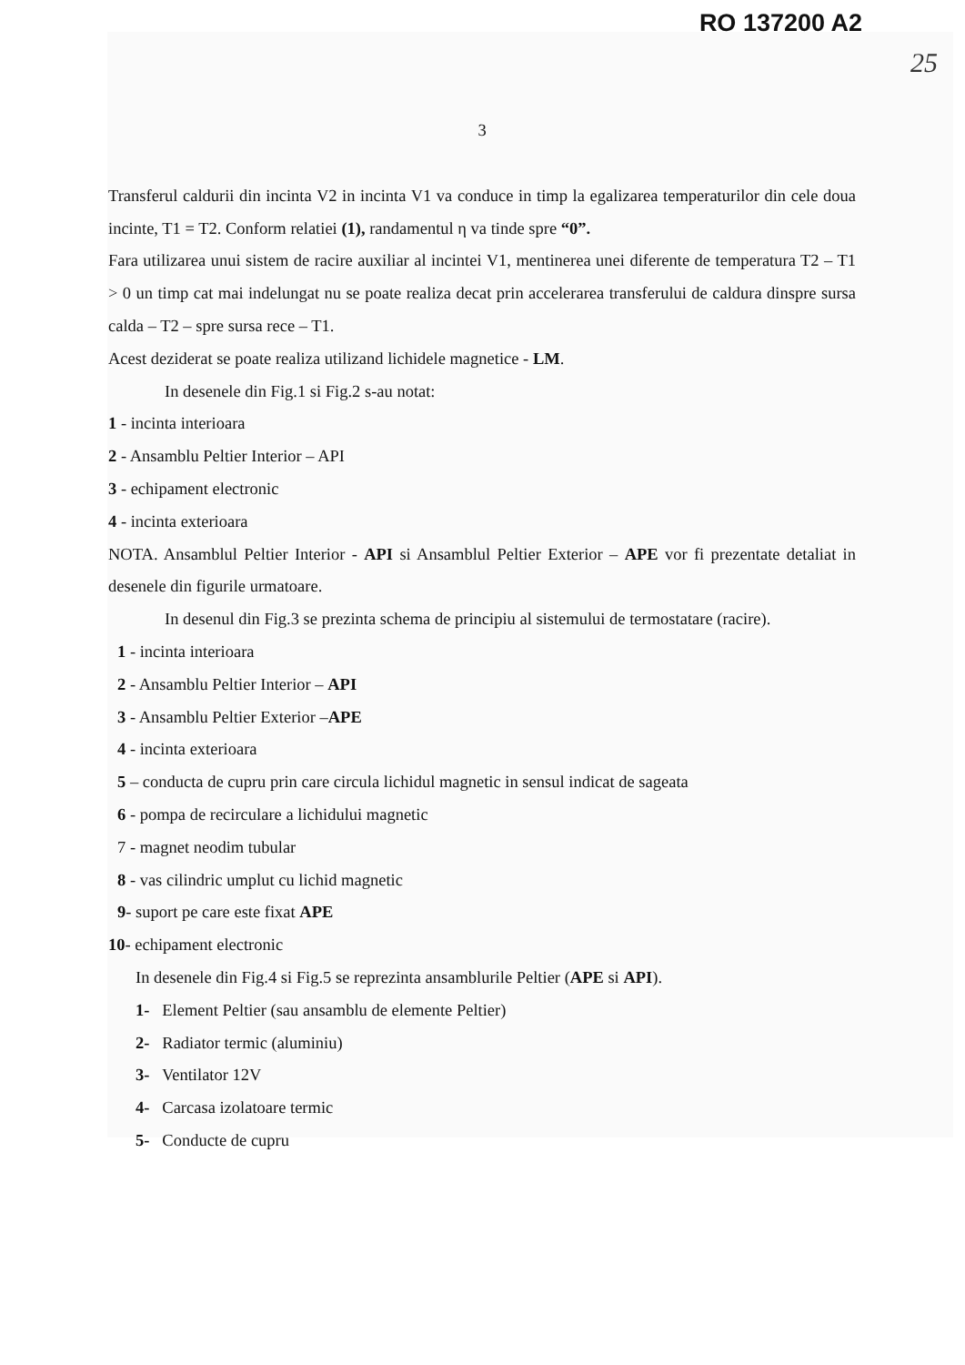RO 137200 A2
25
3
Transferul caldurii din incinta V2 in incinta V1 va conduce in timp la egalizarea temperaturilor din cele doua incinte, T1 = T2. Conform relatiei (1), randamentul η va tinde spre “0”.
Fara utilizarea unui sistem de racire auxiliar al incintei V1, mentinerea unei diferente de temperatura T2 – T1 > 0 un timp cat mai indelungat nu se poate realiza decat prin accelerarea transferului de caldura dinspre sursa calda – T2 – spre sursa rece – T1.
Acest deziderat se poate realiza utilizand lichidele magnetice - LM.
In desenele din Fig.1 si Fig.2 s-au notat:
1 - incinta interioara
2 - Ansamblu Peltier Interior – API
3 - echipament electronic
4 - incinta exterioara
NOTA. Ansamblul Peltier Interior - API si Ansamblul Peltier Exterior – APE vor fi prezentate detaliat in desenele din figurile urmatoare.
In desenul din Fig.3 se prezinta schema de principiu al sistemului de termostatare (racire).
1 - incinta interioara
2 - Ansamblu Peltier Interior – API
3 - Ansamblu Peltier Exterior –APE
4 - incinta exterioara
5 – conducta de cupru prin care circula lichidul magnetic in sensul indicat de sageata
6 - pompa de recirculare a lichidului magnetic
7 - magnet neodim tubular
8 - vas cilindric umplut cu lichid magnetic
9- suport pe care este fixat APE
10- echipament electronic
In desenele din Fig.4 si Fig.5 se reprezinta ansamblurile Peltier (APE si API).
1- Element Peltier (sau ansamblu de elemente Peltier)
2- Radiator termic (aluminiu)
3- Ventilator 12V
4- Carcasa izolatoare termic
5- Conducte de cupru